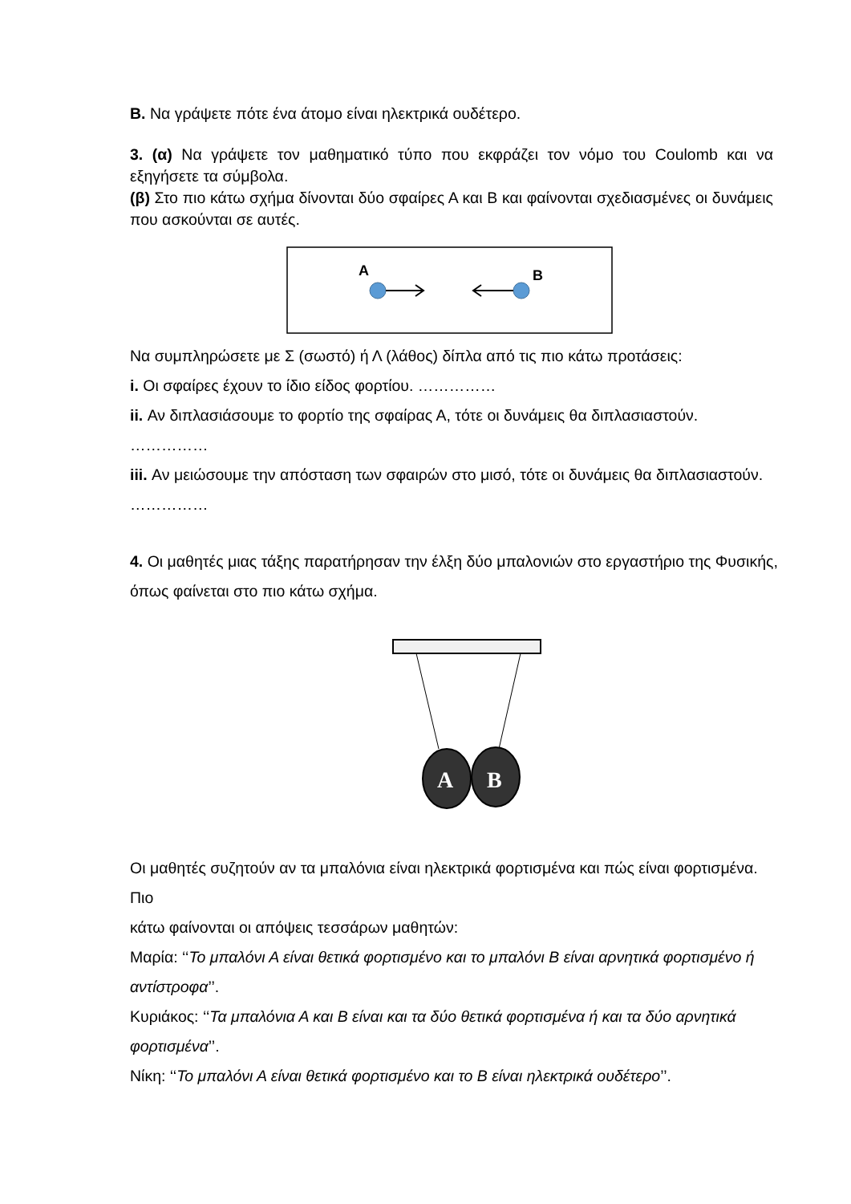Β. Να γράψετε πότε ένα άτομο είναι ηλεκτρικά ουδέτερο.
3. (α) Να γράψετε τον μαθηματικό τύπο που εκφράζει τον νόμο του Coulomb και να εξηγήσετε τα σύμβολα.
(β) Στο πιο κάτω σχήμα δίνονται δύο σφαίρες Α και Β και φαίνονται σχεδιασμένες οι δυνάμεις που ασκούνται σε αυτές.
A
B
Να συμπληρώσετε με Σ (σωστό) ή Λ (λάθος) δίπλα από τις πιο κάτω προτάσεις:
i. Οι σφαίρες έχουν το ίδιο είδος φορτίου. ……………
ii. Αν διπλασιάσουμε το φορτίο της σφαίρας Α, τότε οι δυνάμεις θα διπλασιαστούν. ……………
iii. Αν μειώσουμε την απόσταση των σφαιρών στο μισό, τότε οι δυνάμεις θα διπλασιαστούν. ……………
4. Οι μαθητές μιας τάξης παρατήρησαν την έλξη δύο μπαλονιών στο εργαστήριο της Φυσικής, όπως φαίνεται στο πιο κάτω σχήμα.
A
B
Οι μαθητές συζητούν αν τα μπαλόνια είναι ηλεκτρικά φορτισμένα και πώς είναι φορτισμένα. Πιο
κάτω φαίνονται οι απόψεις τεσσάρων μαθητών:
Μαρία: ‘‘Το μπαλόνι Α είναι θετικά φορτισμένο και το μπαλόνι Β είναι αρνητικά φορτισμένο ή αντίστροφα’’.
Κυριάκος: ‘‘Τα μπαλόνια Α και Β είναι και τα δύο θετικά φορτισμένα ή και τα δύο αρνητικά φορτισμένα’’.
Νίκη: ‘‘Το μπαλόνι Α είναι θετικά φορτισμένο και το Β είναι ηλεκτρικά ουδέτερο’’.